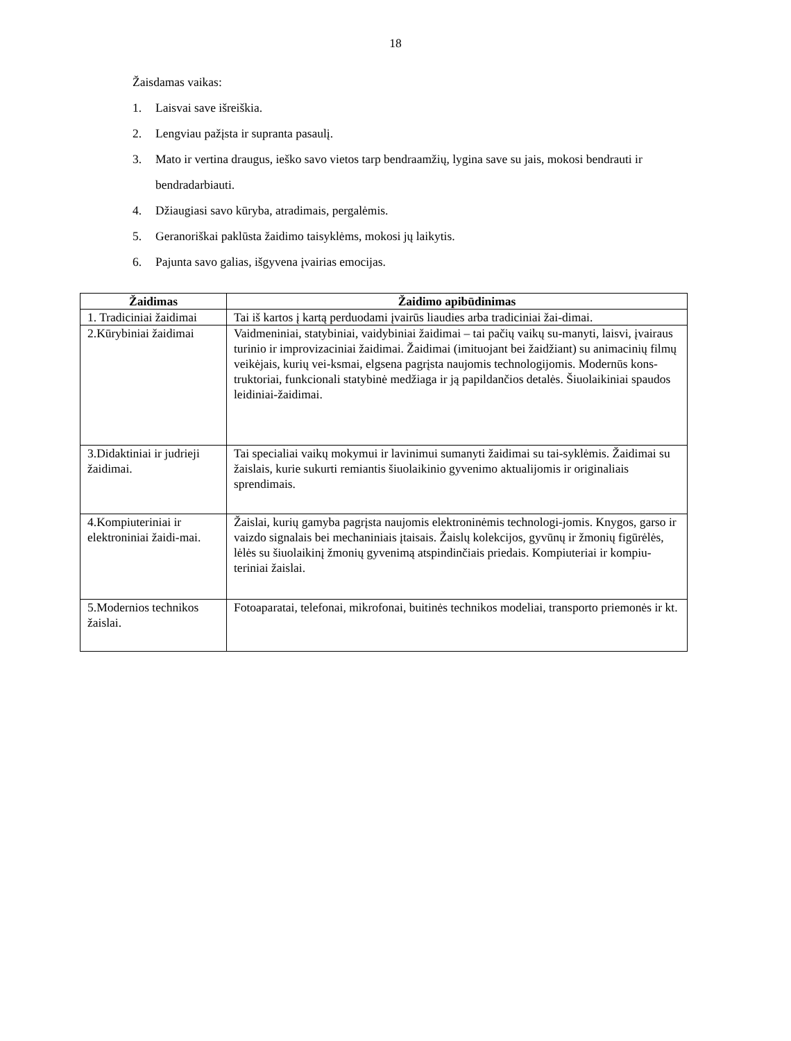18
Žaisdamas vaikas:
1. Laisvai save išreiškia.
2. Lengviau pažįsta ir supranta pasaulį.
3. Mato ir vertina draugus, ieško savo vietos tarp bendraamžių, lygina save su jais, mokosi bendrauti ir bendradarbiauti.
4. Džiaugiasi savo kūryba, atradimais, pergalėmis.
5. Geranoriškai paklūsta žaidimo taisyklėms, mokosi jų laikytis.
6. Pajunta savo galias, išgyvena įvairias emocijas.
| Žaidimas | Žaidimo apibūdinimas |
| --- | --- |
| 1. Tradiciniai žaidimai | Tai iš kartos į kartą perduodami įvairūs liaudies arba tradiciniai žai-dimai. |
| 2.Kūrybiniai žaidimai | Vaidmeniniai, statybiniai, vaidybiniai žaidimai – tai pačių vaikų su-manyti, laisvi, įvairaus turinio ir improvizaciniai žaidimai. Žaidimai (imituojant bei žaidžiant) su animacinių filmų veikėjais, kurių vei-ksmai, elgsena pagrįsta naujomis technologijomis. Modernūs kons-truktoriai, funkcionali statybinė medžiaga ir ją papildančios detalės. Šiuolaikiniai spaudos leidiniai-žaidimai. |
| 3.Didaktiniai ir judrieji žaidimai. | Tai specialiai vaikų mokymui ir lavinimui sumanyti žaidimai su tai-syklėmis. Žaidimai su žaislais, kurie sukurti remiantis šiuolaikinio gyvenimo aktualijomis ir originaliais sprendimais. |
| 4.Kompiuteriniai ir elektroniniai žaidi-mai. | Žaislai, kurių gamyba pagrįsta naujomis elektroninėmis technologi-jomis. Knygos, garso ir vaizdo signalais bei mechaniniais įtaisais. Žaislų kolekcijos, gyvūnų ir žmonių figūrėlės, lėlės su šiuolaikinį žmonių gyvenimą atspindinčiais priedais. Kompiuteriai ir kompiu-teriniai žaislai. |
| 5.Modernios technikos žaislai. | Fotoaparatai, telefonai, mikrofonai, buitinės technikos modeliai, transporto priemonės ir kt. |